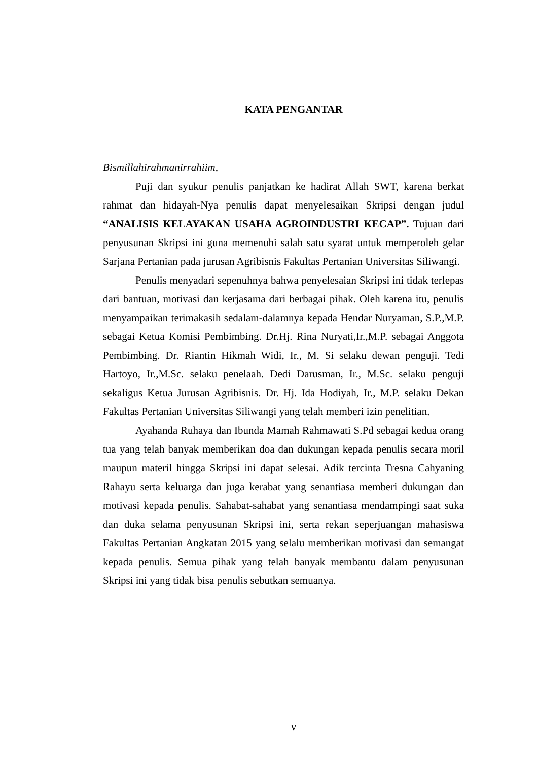KATA PENGANTAR
Bismillahirahmanirrahiim,
Puji dan syukur penulis panjatkan ke hadirat Allah SWT, karena berkat rahmat dan hidayah-Nya penulis dapat menyelesaikan Skripsi dengan judul “ANALISIS KELAYAKAN USAHA AGROINDUSTRI KECAP”. Tujuan dari penyusunan Skripsi ini guna memenuhi salah satu syarat untuk memperoleh gelar Sarjana Pertanian pada jurusan Agribisnis Fakultas Pertanian Universitas Siliwangi.
Penulis menyadari sepenuhnya bahwa penyelesaian Skripsi ini tidak terlepas dari bantuan, motivasi dan kerjasama dari berbagai pihak. Oleh karena itu, penulis menyampaikan terimakasih sedalam-dalamnya kepada Hendar Nuryaman, S.P.,M.P. sebagai Ketua Komisi Pembimbing. Dr.Hj. Rina Nuryati,Ir.,M.P. sebagai Anggota Pembimbing. Dr. Riantin Hikmah Widi, Ir., M. Si selaku dewan penguji. Tedi Hartoyo, Ir.,M.Sc. selaku penelaah. Dedi Darusman, Ir., M.Sc. selaku penguji sekaligus Ketua Jurusan Agribisnis. Dr. Hj. Ida Hodiyah, Ir., M.P. selaku Dekan Fakultas Pertanian Universitas Siliwangi yang telah memberi izin penelitian.
Ayahanda Ruhaya dan Ibunda Mamah Rahmawati S.Pd sebagai kedua orang tua yang telah banyak memberikan doa dan dukungan kepada penulis secara moril maupun materil hingga Skripsi ini dapat selesai. Adik tercinta Tresna Cahyaning Rahayu serta keluarga dan juga kerabat yang senantiasa memberi dukungan dan motivasi kepada penulis. Sahabat-sahabat yang senantiasa mendampingi saat suka dan duka selama penyusunan Skripsi ini, serta rekan seperjuangan mahasiswa Fakultas Pertanian Angkatan 2015 yang selalu memberikan motivasi dan semangat kepada penulis. Semua pihak yang telah banyak membantu dalam penyusunan Skripsi ini yang tidak bisa penulis sebutkan semuanya.
v